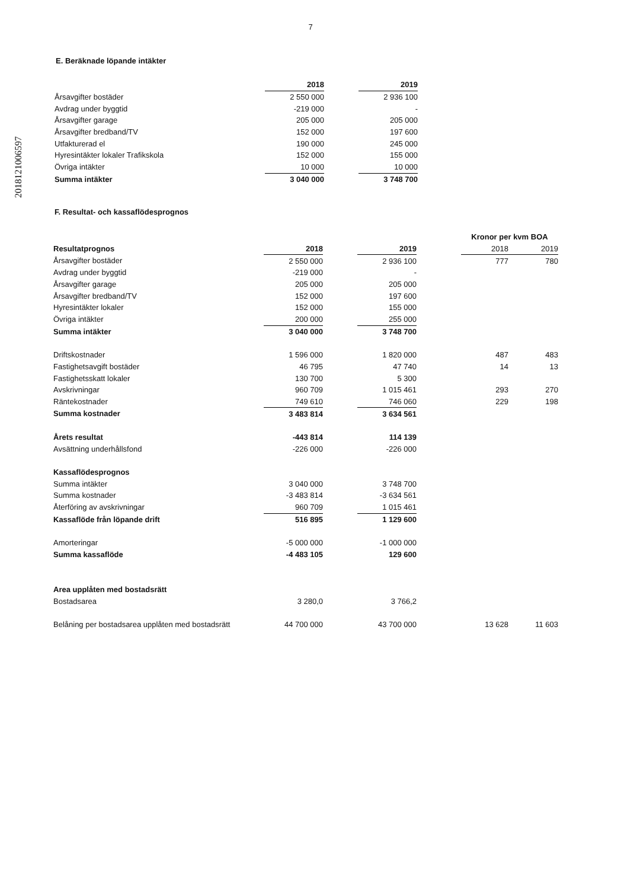7
20181210065​97
E. Beräknade löpande intäkter
| | 2018 | | 2019 |
| Årsavgifter bostäder | 2 550 000 | | 2 936 100 |
| Avdrag under byggtid | -219 000 | | - |
| Årsavgifter garage | 205 000 | | 205 000 |
| Årsavgifter bredband/TV | 152 000 | | 197 600 |
| Utfakturerad el | 190 000 | | 245 000 |
| Hyresintäkter lokaler Trafikskola | 152 000 | | 155 000 |
| Övriga intäkter | 10 000 | | 10 000 |
| Summa intäkter | 3 040 000 | | 3 748 700 |
F. Resultat- och kassaflödesprognos
| | | | | | Kronor per kvm BOA | | |
| Resultatprognos | 2018 | | 2019 | | 2018 | | 2019 |
| Årsavgifter bostäder | 2 550 000 | | 2 936 100 | | 777 | | 780 |
| Avdrag under byggtid | -219 000 | | - | | | | |
| Årsavgifter garage | 205 000 | | 205 000 | | | | |
| Årsavgifter bredband/TV | 152 000 | | 197 600 | | | | |
| Hyresintäkter lokaler | 152 000 | | 155 000 | | | | |
| Övriga intäkter | 200 000 | | 255 000 | | | | |
| Summa intäkter | 3 040 000 | | 3 748 700 | | | | |
| Driftskostnader | 1 596 000 | | 1 820 000 | | 487 | | 483 |
| Fastighetsavgift bostäder | 46 795 | | 47 740 | | 14 | | 13 |
| Fastighetsskatt lokaler | 130 700 | | 5 300 | | | | |
| Avskrivningar | 960 709 | | 1 015 461 | | 293 | | 270 |
| Räntekostnader | 749 610 | | 746 060 | | 229 | | 198 |
| Summa kostnader | 3 483 814 | | 3 634 561 | | | | |
| Årets resultat | -443 814 | | 114 139 | | | | |
| Avsättning underhållsfond | -226 000 | | -226 000 | | | | |
| Kassaflödesprognos | | | | | | | |
| Summa intäkter | 3 040 000 | | 3 748 700 | | | | |
| Summa kostnader | -3 483 814 | | -3 634 561 | | | | |
| Återföring av avskrivningar | 960 709 | | 1 015 461 | | | | |
| Kassaflöde från löpande drift | 516 895 | | 1 129 600 | | | | |
| Amorteringar | -5 000 000 | | -1 000 000 | | | | |
| Summa kassaflöde | -4 483 105 | | 129 600 | | | | |
| Area upplåten med bostadsrätt | | | | | | | |
| Bostadsarea | 3 280,0 | | 3 766,2 | | | | |
| Belåning per bostadsarea upplåten med bostadsrätt | 44 700 000 | | 43 700 000 | | 13 628 | | 11 603 |